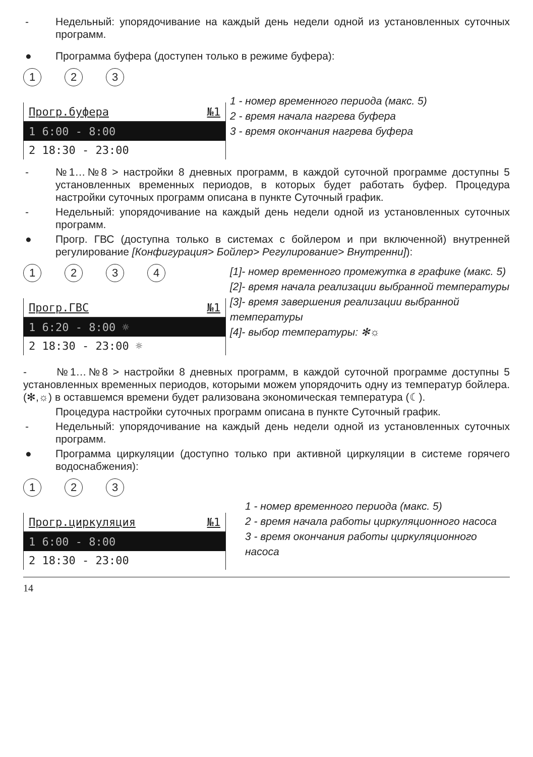- Недельный: упорядочивание на каждый день недели одной из установленных суточных программ.
● Программа буфера (доступен только в режиме буфера):
123
Прогр.буфера №1
1 6:00 - 8:00
2 18:30 - 23:00
1 - номер временного периода (макс. 5)
2 - время начала нагрева буфера
3 - время окончания нагрева буфера
- №1…№8 > настройки 8 дневных программ, в каждой суточной программе доступны 5 установленных временных периодов, в которых будет работать буфер. Процедура настройки суточных программ описана в пункте Суточный график.
- Недельный: упорядочивание на каждый день недели одной из установленных суточных программ.
● Прогр. ГВС (доступна только в системах с бойлером и при включенной) внутренней регулирование [Конфигурация> Бойлер> Регулирование> Внутренни]):
1234
Прогр.ГВС №1
1 6:20 - 8:00 ☼
2 18:30 - 23:00 ☼
[1]- номер временного промежутка в графике (макс. 5)
[2]- время начала реализации выбранной температуры
[3]- время завершения реализации выбранной температуры
[4]- выбор температуры: ✻☼
- №1…№8 > настройки 8 дневных программ, в каждой суточной программе доступны 5 установленных временных периодов, которыми можем упорядочить одну из температур бойлера. (✻,☼) в оставшемся времени будет рализована экономическая температура (☾).
Процедура настройки суточных программ описана в пункте Суточный график.
- Недельный: упорядочивание на каждый день недели одной из установленных суточных программ.
● Программа циркуляции (доступно только при активной циркуляции в системе горячего водоснабжения):
123
Прогр.циркуляция №1
1 6:00 - 8:00
2 18:30 - 23:00
1 - номер временного периода (макс. 5)
2 - время начала работы циркуляционного насоса
3 - время окончания работы циркуляционного насоса
14